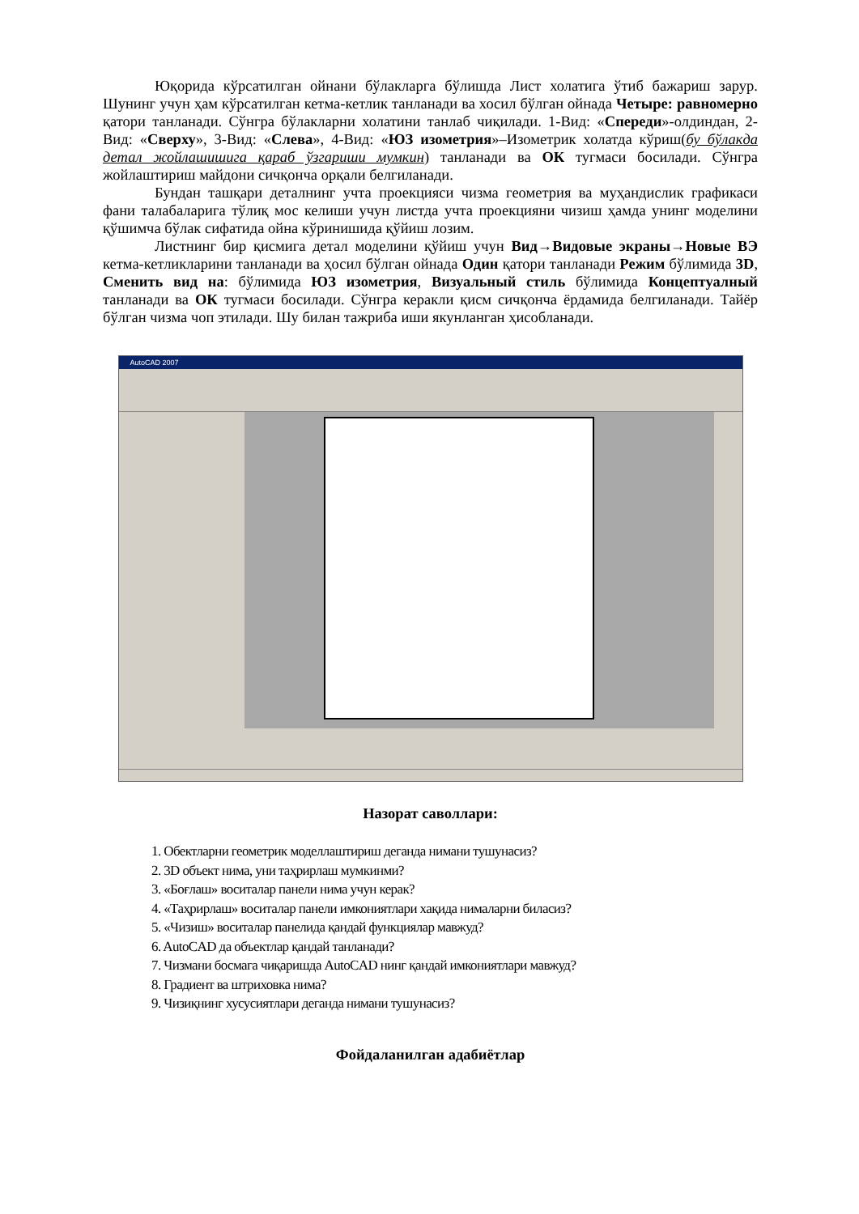Юқорида кўрсатилган ойнани бўлакларга бўлишда Лист холатига ўтиб бажариш зарур. Шунинг учун ҳам кўрсатилган кетма-кетлик танланади ва хосил бўлган ойнада Четыре: равномерно қатори танланади. Сўнгра бўлакларни холатини танлаб чиқилади. 1-Вид: «Спереди»-олдиндан, 2-Вид: «Сверху», 3-Вид: «Слева», 4-Вид: «ЮЗ изометрия»–Изометрик холатда кўриш(бу бўлакда детал жойлашишига қараб ўзгариши мумкин) танланади ва ОК тугмаси босилади. Сўнгра жойлаштириш майдони сичқонча орқали белгиланади.
Бундан ташқари деталнинг учта проекцияси чизма геометрия ва муҳандислик графикаси фани талабаларига тўлиқ мос келиши учун листда учта проекцияни чизиш ҳамда унинг моделини қўшимча бўлак сифатида ойна кўринишида қўйиш лозим.
Листнинг бир қисмига детал моделини қўйиш учун Вид→Видовые экраны→Новые ВЭ кетма-кетликларини танланади ва ҳосил бўлган ойнада Один қатори танланади Режим бўлимида 3D, Сменить вид на: бўлимида ЮЗ изометрия, Визуальный стиль бўлимида Концептуалный танланади ва ОК тугмаси босилади. Сўнгра керакли қисм сичқонча ёрдамида белгиланади. Тайёр бўлган чизма чоп этилади. Шу билан тажриба иши якунланган ҳисобланади.
AutoCAD 2007
Назорат саволлари:
1. Обектларни геометрик моделлаштириш деганда нимани тушунасиз?
2. 3D объект нима, уни таҳрирлаш мумкинми?
3. «Боғлаш» воситалар панели нима учун керак?
4. «Таҳрирлаш» воситалар панели имкониятлари хақида нималарни биласиз?
5. «Чизиш» воситалар панелида қандай функциялар мавжуд?
6. AutoCAD да объектлар қандай танланади?
7. Чизмани босмага чиқаришда AutoCAD нинг қандай имкониятлари мавжуд?
8. Градиент ва штриховка нима?
9. Чизиқнинг хусусиятлари деганда нимани тушунасиз?
Фойдаланилган адабиётлар